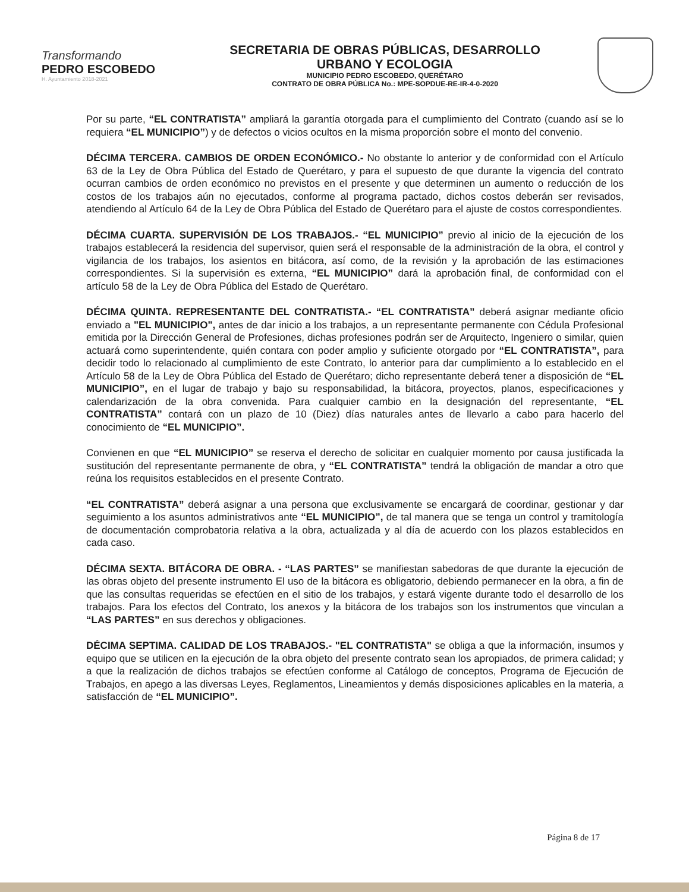Transformando
PEDRO ESCOBEDO
H. Ayuntamiento 2018-2021
SECRETARIA DE OBRAS PÚBLICAS, DESARROLLO
URBANO Y ECOLOGIA
MUNICIPIO PEDRO ESCOBEDO, QUERÉTARO
CONTRATO DE OBRA PÚBLICA No.: MPE-SOPDUE-RE-IR-4-0-2020
Por su parte, “EL CONTRATISTA” ampliará la garantía otorgada para el cumplimiento del Contrato (cuando así se lo requiera “EL MUNICIPIO”) y de defectos o vicios ocultos en la misma proporción sobre el monto del convenio.
DÉCIMA TERCERA. CAMBIOS DE ORDEN ECONÓMICO.- No obstante lo anterior y de conformidad con el Artículo 63 de la Ley de Obra Pública del Estado de Querétaro, y para el supuesto de que durante la vigencia del contrato ocurran cambios de orden económico no previstos en el presente y que determinen un aumento o reducción de los costos de los trabajos aún no ejecutados, conforme al programa pactado, dichos costos deberán ser revisados, atendiendo al Artículo 64 de la Ley de Obra Pública del Estado de Querétaro para el ajuste de costos correspondientes.
DÉCIMA CUARTA. SUPERVISIÓN DE LOS TRABAJOS.- “EL MUNICIPIO” previo al inicio de la ejecución de los trabajos establecerá la residencia del supervisor, quien será el responsable de la administración de la obra, el control y vigilancia de los trabajos, los asientos en bitácora, así como, de la revisión y la aprobación de las estimaciones correspondientes. Si la supervisión es externa, “EL MUNICIPIO” dará la aprobación final, de conformidad con el artículo 58 de la Ley de Obra Pública del Estado de Querétaro.
DÉCIMA QUINTA. REPRESENTANTE DEL CONTRATISTA.- “EL CONTRATISTA” deberá asignar mediante oficio enviado a "EL MUNICIPIO", antes de dar inicio a los trabajos, a un representante permanente con Cédula Profesional emitida por la Dirección General de Profesiones, dichas profesiones podrán ser de Arquitecto, Ingeniero o similar, quien actuará como superintendente, quién contara con poder amplio y suficiente otorgado por “EL CONTRATISTA”, para decidir todo lo relacionado al cumplimiento de este Contrato, lo anterior para dar cumplimiento a lo establecido en el Artículo 58 de la Ley de Obra Pública del Estado de Querétaro; dicho representante deberá tener a disposición de “EL MUNICIPIO”, en el lugar de trabajo y bajo su responsabilidad, la bitácora, proyectos, planos, especificaciones y calendarización de la obra convenida. Para cualquier cambio en la designación del representante, “EL CONTRATISTA” contará con un plazo de 10 (Diez) días naturales antes de llevarlo a cabo para hacerlo del conocimiento de “EL MUNICIPIO”.
Convienen en que “EL MUNICIPIO” se reserva el derecho de solicitar en cualquier momento por causa justificada la sustitución del representante permanente de obra, y “EL CONTRATISTA” tendrá la obligación de mandar a otro que reúna los requisitos establecidos en el presente Contrato.
“EL CONTRATISTA” deberá asignar a una persona que exclusivamente se encargará de coordinar, gestionar y dar seguimiento a los asuntos administrativos ante “EL MUNICIPIO”, de tal manera que se tenga un control y tramitología de documentación comprobatoria relativa a la obra, actualizada y al día de acuerdo con los plazos establecidos en cada caso.
DÉCIMA SEXTA. BITÁCORA DE OBRA. - “LAS PARTES” se manifiestan sabedoras de que durante la ejecución de las obras objeto del presente instrumento El uso de la bitácora es obligatorio, debiendo permanecer en la obra, a fin de que las consultas requeridas se efectúen en el sitio de los trabajos, y estará vigente durante todo el desarrollo de los trabajos. Para los efectos del Contrato, los anexos y la bitácora de los trabajos son los instrumentos que vinculan a “LAS PARTES” en sus derechos y obligaciones.
DÉCIMA SEPTIMA. CALIDAD DE LOS TRABAJOS.- "EL CONTRATISTA" se obliga a que la información, insumos y equipo que se utilicen en la ejecución de la obra objeto del presente contrato sean los apropiados, de primera calidad; y a que la realización de dichos trabajos se efectúen conforme al Catálogo de conceptos, Programa de Ejecución de Trabajos, en apego a las diversas Leyes, Reglamentos, Lineamientos y demás disposiciones aplicables en la materia, a satisfacción de “EL MUNICIPIO”.
Página 8 de 17